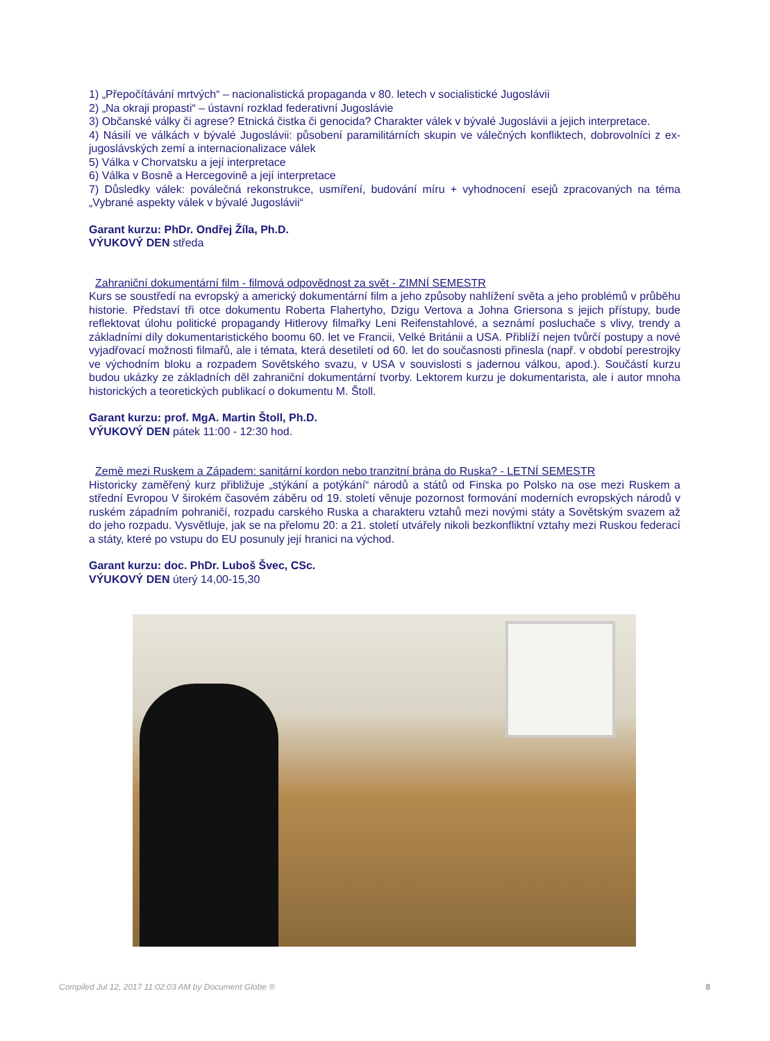1) „Přepočítávání mrtvých“ – nacionalistická propaganda v 80. letech v socialistické Jugoslávii
2) „Na okraji propasti“ – ústavní rozklad federativní Jugoslávie
3) Občanské války či agrese? Etnická čistka či genocida? Charakter válek v bývalé Jugoslávii a jejich interpretace.
4) Násilí ve válkách v bývalé Jugoslávii: působení paramilitárních skupin ve válečných konfliktech, dobrovolníci z ex-jugoslávských zemí a internacionalizace válek
5) Válka v Chorvatsku a její interpretace
6) Válka v Bosně a Hercegovině a její interpretace
7) Důsledky válek: poválečná rekonstrukce, usmíření, budování míru + vyhodnocení esejů zpracovaných na téma „Vybrané aspekty válek v bývalé Jugoslávii“
Garant kurzu: PhDr. Ondřej Žíla, Ph.D.
VÝUKOVÝ DEN středa
Zahraniční dokumentární film - filmová odpovědnost za svět - ZIMNÍ SEMESTR
Kurs se soustředí na evropský a americký dokumentární film a jeho způsoby nahlížení světa a jeho problémů v průběhu historie. Představí tři otce dokumentu Roberta Flahertyho, Dzigu Vertova a Johna Griersona s jejich přístupy, bude reflektovat úlohu politické propagandy Hitlerovy filmařky Leni Reifenstahlové, a seznámí posluchače s vlivy, trendy a základními díly dokumentaristického boomu 60. let ve Francii, Velké Británii a USA. Přiblíží nejen tvůrčí postupy a nové vyjadřovací možnosti filmařů, ale i témata, která desetiletí od 60. let do současnosti přinesla (např. v období perestrojky ve východním bloku a rozpadem Sovětského svazu, v USA v souvislosti s jadernou válkou, apod.). Součástí kurzu budou ukázky ze základních děl zahraniční dokumentární tvorby. Lektorem kurzu je dokumentarista, ale i autor mnoha historických a teoretických publikací o dokumentu M. Štoll.
Garant kurzu: prof. MgA. Martin Štoll, Ph.D.
VÝUKOVÝ DEN pátek 11:00 - 12:30 hod.
Země mezi Ruskem a Západem: sanitární kordon nebo tranzitní brána do Ruska? - LETNÍ SEMESTR
Historicky zaměřený kurz přibližuje „stýkání a potýkání“ národů a států od Finska po Polsko na ose mezi Ruskem a střední Evropou V širokém časovém záběru od 19. století věnuje pozornost formování moderních evropských národů v ruském západním pohraničí, rozpadu carského Ruska a charakteru vztahů mezi novými státy a Sovětským svazem až do jeho rozpadu. Vysvětluje, jak se na přelomu 20: a 21. století utvářely nikoli bezkonfliktní vztahy mezi Ruskou federací a státy, které po vstupu do EU posunuly její hranici na východ.
Garant kurzu: doc. PhDr. Luboš Švec, CSc.
VÝUKOVÝ DEN úterý 14,00-15,30
Compiled Jul 12, 2017 11:02:03 AM by Document Globe ® 8